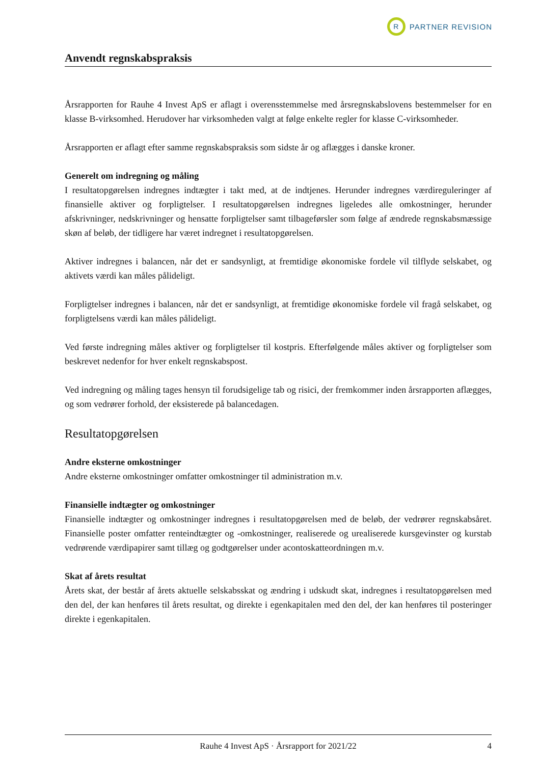R
PARTNER REVISION
Anvendt regnskabspraksis
Årsrapporten for Rauhe 4 Invest ApS er aflagt i overensstemmelse med årsregnskabslovens bestemmelser for en klasse B-virksomhed. Herudover har virksomheden valgt at følge enkelte regler for klasse C-virksomheder.
Årsrapporten er aflagt efter samme regnskabspraksis som sidste år og aflægges i danske kroner.
Generelt om indregning og måling
I resultatopgørelsen indregnes indtægter i takt med, at de indtjenes. Herunder indregnes værdireguleringer af finansielle aktiver og forpligtelser. I resultatopgørelsen indregnes ligeledes alle omkostninger, herunder afskrivninger, nedskrivninger og hensatte forpligtelser samt tilbageførsler som følge af ændrede regnskabsmæssige skøn af beløb, der tidligere har været indregnet i resultatopgørelsen.
Aktiver indregnes i balancen, når det er sandsynligt, at fremtidige økonomiske fordele vil tilflyde selskabet, og aktivets værdi kan måles pålideligt.
Forpligtelser indregnes i balancen, når det er sandsynligt, at fremtidige økonomiske fordele vil fragå selskabet, og forpligtelsens værdi kan måles pålideligt.
Ved første indregning måles aktiver og forpligtelser til kostpris. Efterfølgende måles aktiver og forpligtelser som beskrevet nedenfor for hver enkelt regnskabspost.
Ved indregning og måling tages hensyn til forudsigelige tab og risici, der fremkommer inden årsrapporten aflægges, og som vedrører forhold, der eksisterede på balancedagen.
Resultatopgørelsen
Andre eksterne omkostninger
Andre eksterne omkostninger omfatter omkostninger til administration m.v.
Finansielle indtægter og omkostninger
Finansielle indtægter og omkostninger indregnes i resultatopgørelsen med de beløb, der vedrører regnskabsåret. Finansielle poster omfatter renteindtægter og -omkostninger, realiserede og urealiserede kursgevinster og kurstab vedrørende værdipapirer samt tillæg og godtgørelser under acontoskatteordningen m.v.
Skat af årets resultat
Årets skat, der består af årets aktuelle selskabsskat og ændring i udskudt skat, indregnes i resultatopgørelsen med den del, der kan henføres til årets resultat, og direkte i egenkapitalen med den del, der kan henføres til posteringer direkte i egenkapitalen.
Rauhe 4 Invest ApS · Årsrapport for 2021/22 4